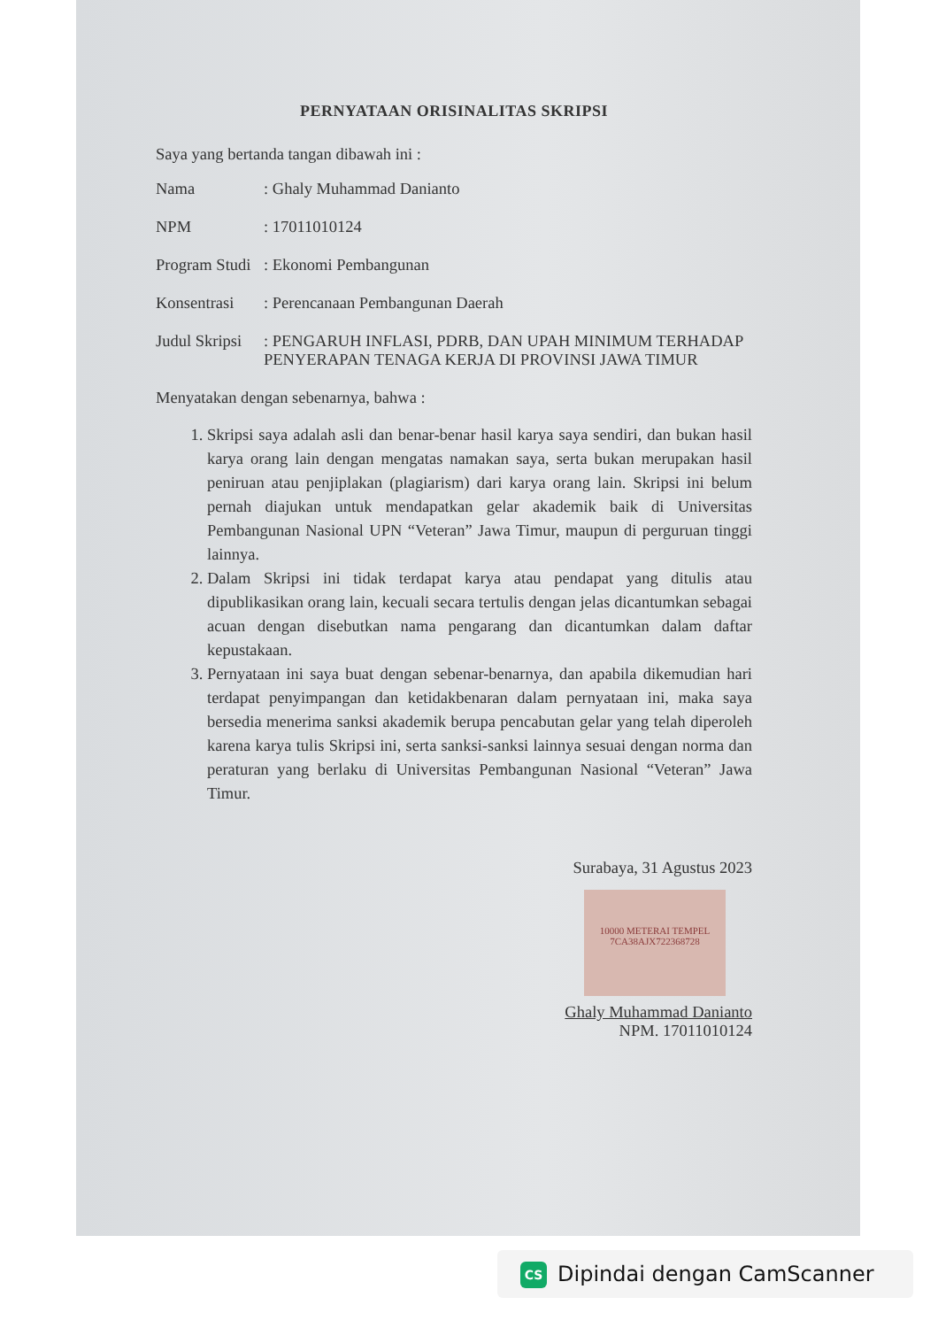PERNYATAAN ORISINALITAS SKRIPSI
Saya yang bertanda tangan dibawah ini :
Nama: Ghaly Muhammad Danianto
NPM: 17011010124
Program Studi: Ekonomi Pembangunan
Konsentrasi: Perencanaan Pembangunan Daerah
Judul Skripsi: PENGARUH INFLASI, PDRB, DAN UPAH MINIMUM TERHADAP PENYERAPAN TENAGA KERJA DI PROVINSI JAWA TIMUR
Menyatakan dengan sebenarnya, bahwa :
1. Skripsi saya adalah asli dan benar-benar hasil karya saya sendiri, dan bukan hasil karya orang lain dengan mengatas namakan saya, serta bukan merupakan hasil peniruan atau penjiplakan (plagiarism) dari karya orang lain. Skripsi ini belum pernah diajukan untuk mendapatkan gelar akademik baik di Universitas Pembangunan Nasional UPN “Veteran” Jawa Timur, maupun di perguruan tinggi lainnya.
2. Dalam Skripsi ini tidak terdapat karya atau pendapat yang ditulis atau dipublikasikan orang lain, kecuali secara tertulis dengan jelas dicantumkan sebagai acuan dengan disebutkan nama pengarang dan dicantumkan dalam daftar kepustakaan.
3. Pernyataan ini saya buat dengan sebenar-benarnya, dan apabila dikemudian hari terdapat penyimpangan dan ketidakbenaran dalam pernyataan ini, maka saya bersedia menerima sanksi akademik berupa pencabutan gelar yang telah diperoleh karena karya tulis Skripsi ini, serta sanksi-sanksi lainnya sesuai dengan norma dan peraturan yang berlaku di Universitas Pembangunan Nasional “Veteran” Jawa Timur.
Surabaya, 31 Agustus 2023
10000 METERAI TEMPEL
7CA38AJX722368728
Ghaly Muhammad Danianto
NPM. 17011010124
CS Dipindai dengan CamScanner